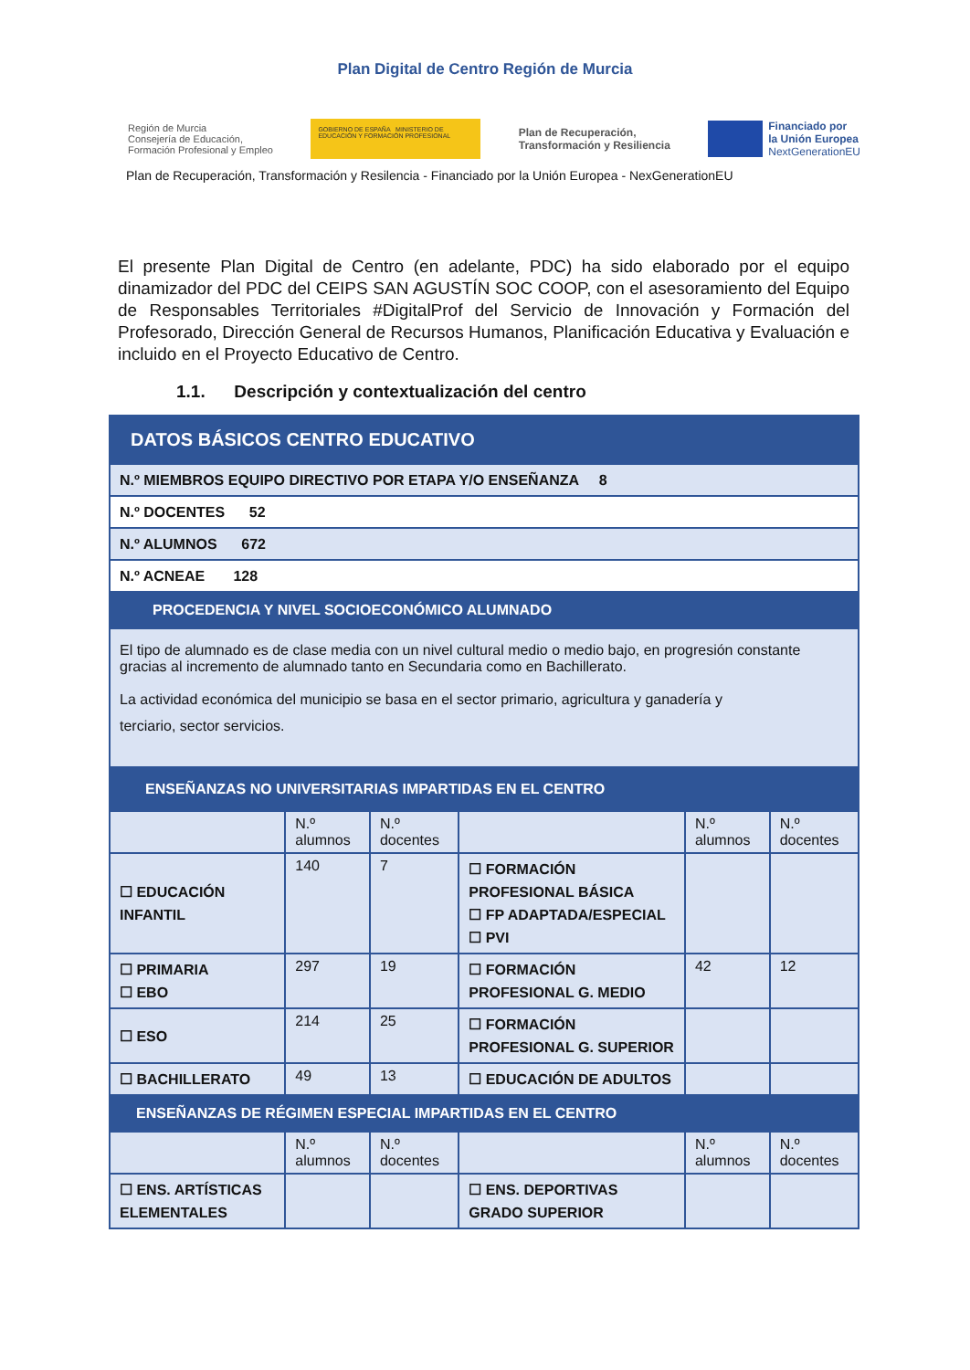Plan Digital de Centro Región de Murcia
Región de Murcia
Consejería de Educación,
Formación Profesional y Empleo
GOBIERNO DE ESPAÑA MINISTERIO DE EDUCACIÓN Y FORMACIÓN PROFESIONAL
Plan de Recuperación,
Transformación y Resiliencia
Financiado por
la Unión Europea
NextGenerationEU
Plan de Recuperación, Transformación y Resilencia - Financiado por la Unión Europea - NexGenerationEU
El presente Plan Digital de Centro (en adelante, PDC) ha sido elaborado por el equipo dinamizador del PDC del CEIPS SAN AGUSTÍN SOC COOP, con el asesoramiento del Equipo de Responsables Territoriales #DigitalProf del Servicio de Innovación y Formación del Profesorado, Dirección General de Recursos Humanos, Planificación Educativa y Evaluación e incluido en el Proyecto Educativo de Centro.
1.1. Descripción y contextualización del centro
| DATOS BÁSICOS CENTRO EDUCATIVO | | | | | |
| N.º MIEMBROS EQUIPO DIRECTIVO POR ETAPA Y/O ENSEÑANZA 8 | | | | | |
| N.º DOCENTES 52 | | | | | |
| N.º ALUMNOS 672 | | | | | |
| N.º ACNEAE 128 | | | | | |
| PROCEDENCIA Y NIVEL SOCIOECONÓMICO ALUMNADO | | | | | |
| El tipo de alumnado es de clase media con un nivel cultural medio o medio bajo, en progresión constante gracias al incremento de alumnado tanto en Secundaria como en Bachillerato. La actividad económica del municipio se basa en el sector primario, agricultura y ganadería y terciario, sector servicios. | | | | | |
| ENSEÑANZAS NO UNIVERSITARIAS IMPARTIDAS EN EL CENTRO | | | | | |
| | N.º alumnos | N.º docentes | | N.º alumnos | N.º docentes |
| ☐ EDUCACIÓN INFANTIL | 140 | 7 | ☐ FORMACIÓN PROFESIONAL BÁSICA ☐ FP ADAPTADA/ESPECIAL ☐ PVI | | |
| ☐ PRIMARIA ☐ EBO | 297 | 19 | ☐ FORMACIÓN PROFESIONAL G. MEDIO | 42 | 12 |
| ☐ ESO | 214 | 25 | ☐ FORMACIÓN PROFESIONAL G. SUPERIOR | | |
| ☐ BACHILLERATO | 49 | 13 | ☐ EDUCACIÓN DE ADULTOS | | |
| ENSEÑANZAS DE RÉGIMEN ESPECIAL IMPARTIDAS EN EL CENTRO | | | | | |
| | N.º alumnos | N.º docentes | | N.º alumnos | N.º docentes |
| ☐ ENS. ARTÍSTICAS ELEMENTALES | | | ☐ ENS. DEPORTIVAS GRADO SUPERIOR | | |